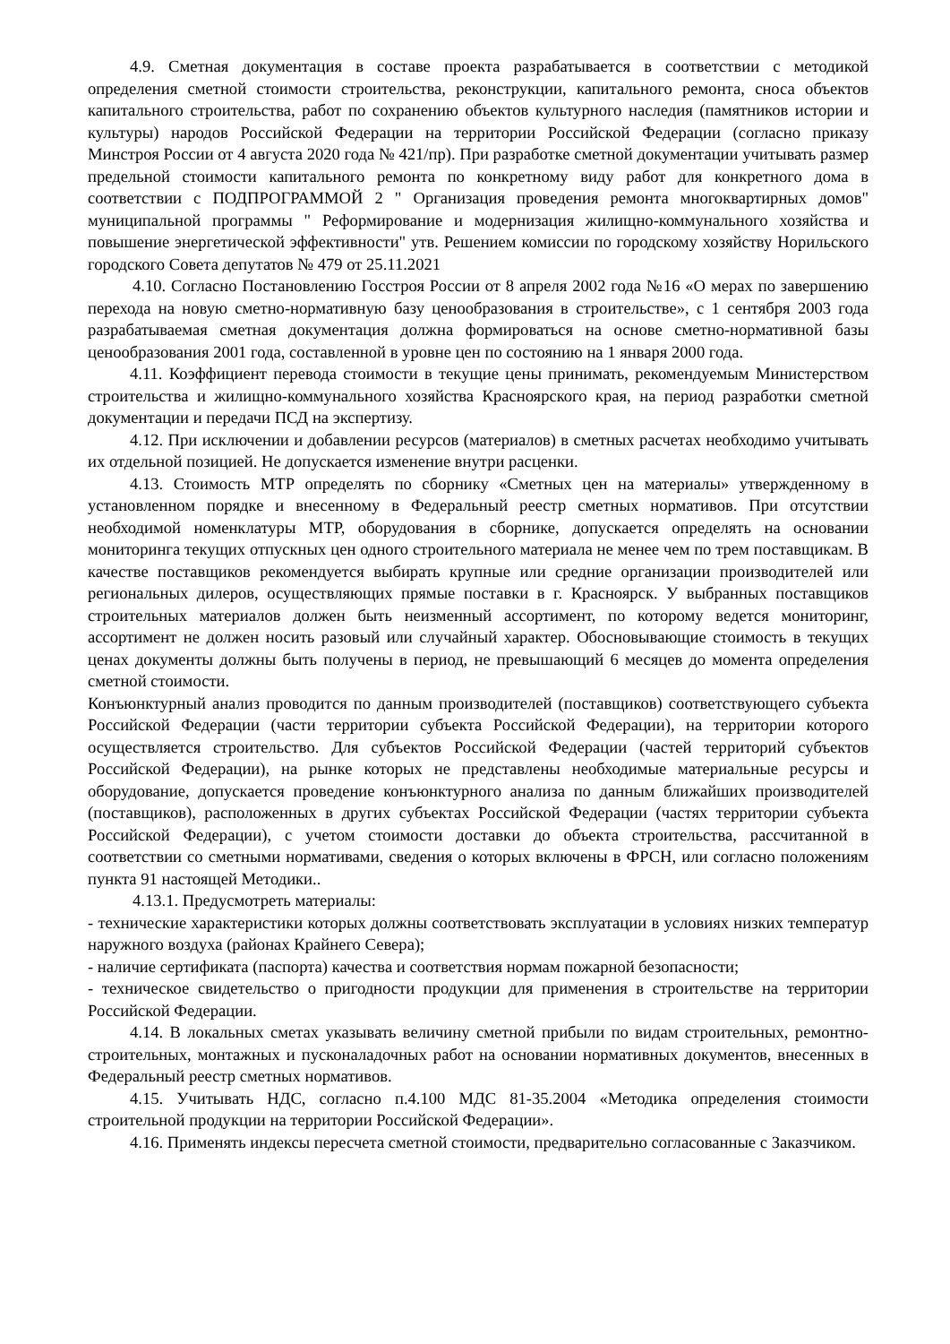4.9. Сметная документация в составе проекта разрабатывается в соответствии с методикой определения сметной стоимости строительства, реконструкции, капитального ремонта, сноса объектов капитального строительства, работ по сохранению объектов культурного наследия (памятников истории и культуры) народов Российской Федерации на территории Российской Федерации (согласно приказу Минстроя России от 4 августа 2020 года № 421/пр). При разработке сметной документации учитывать размер предельной стоимости капитального ремонта по конкретному виду работ для конкретного дома в соответствии с ПОДПРОГРАММОЙ 2 " Организация проведения ремонта многоквартирных домов" муниципальной программы " Реформирование и модернизация жилищно-коммунального хозяйства и повышение энергетической эффективности" утв. Решением комиссии по городскому хозяйству Норильского городского Совета депутатов № 479 от 25.11.2021
4.10. Согласно Постановлению Госстроя России от 8 апреля 2002 года №16 «О мерах по завершению перехода на новую сметно-нормативную базу ценообразования в строительстве», с 1 сентября 2003 года разрабатываемая сметная документация должна формироваться на основе сметно-нормативной базы ценообразования 2001 года, составленной в уровне цен по состоянию на 1 января 2000 года.
4.11. Коэффициент перевода стоимости в текущие цены принимать, рекомендуемым Министерством строительства и жилищно-коммунального хозяйства Красноярского края, на период разработки сметной документации и передачи ПСД на экспертизу.
4.12. При исключении и добавлении ресурсов (материалов) в сметных расчетах необходимо учитывать их отдельной позицией. Не допускается изменение внутри расценки.
4.13. Стоимость МТР определять по сборнику «Сметных цен на материалы» утвержденному в установленном порядке и внесенному в Федеральный реестр сметных нормативов. При отсутствии необходимой номенклатуры МТР, оборудования в сборнике, допускается определять на основании мониторинга текущих отпускных цен одного строительного материала не менее чем по трем поставщикам. В качестве поставщиков рекомендуется выбирать крупные или средние организации производителей или региональных дилеров, осуществляющих прямые поставки в г. Красноярск. У выбранных поставщиков строительных материалов должен быть неизменный ассортимент, по которому ведется мониторинг, ассортимент не должен носить разовый или случайный характер. Обосновывающие стоимость в текущих ценах документы должны быть получены в период, не превышающий 6 месяцев до момента определения сметной стоимости.
Конъюнктурный анализ проводится по данным производителей (поставщиков) соответствующего субъекта Российской Федерации (части территории субъекта Российской Федерации), на территории которого осуществляется строительство. Для субъектов Российской Федерации (частей территорий субъектов Российской Федерации), на рынке которых не представлены необходимые материальные ресурсы и оборудование, допускается проведение конъюнктурного анализа по данным ближайших производителей (поставщиков), расположенных в других субъектах Российской Федерации (частях территории субъекта Российской Федерации), с учетом стоимости доставки до объекта строительства, рассчитанной в соответствии со сметными нормативами, сведения о которых включены в ФРСН, или согласно положениям пункта 91 настоящей Методики..
4.13.1. Предусмотреть материалы:
- технические характеристики которых должны соответствовать эксплуатации в условиях низких температур наружного воздуха (районах Крайнего Севера);
- наличие сертификата (паспорта) качества и соответствия нормам пожарной безопасности;
- техническое свидетельство о пригодности продукции для применения в строительстве на территории Российской Федерации.
4.14. В локальных сметах указывать величину сметной прибыли по видам строительных, ремонтно-строительных, монтажных и пусконаладочных работ на основании нормативных документов, внесенных в Федеральный реестр сметных нормативов.
4.15. Учитывать НДС, согласно п.4.100 МДС 81-35.2004 «Методика определения стоимости строительной продукции на территории Российской Федерации».
4.16. Применять индексы пересчета сметной стоимости, предварительно согласованные с Заказчиком.